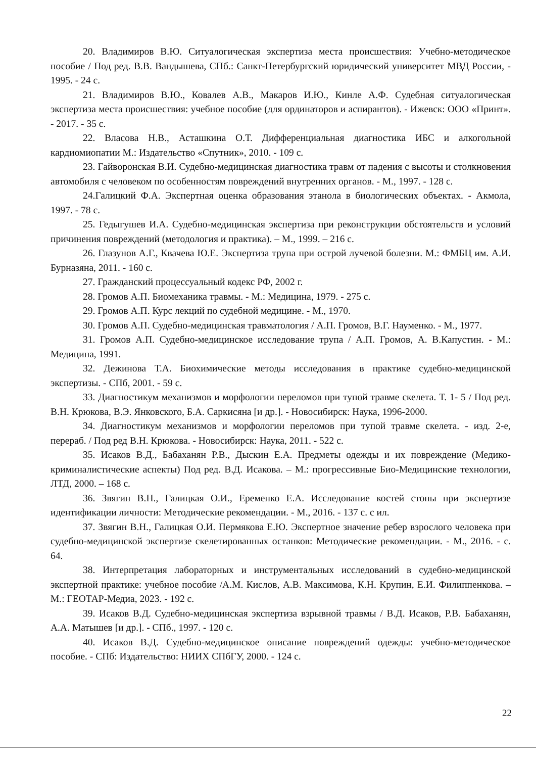20. Владимиров В.Ю. Ситуалогическая экспертиза места происшествия: Учебно-методическое пособие / Под ред. В.В. Вандышева, СПб.: Санкт-Петербургский юридический университет МВД России, - 1995. - 24 с.
21. Владимиров В.Ю., Ковалев А.В., Макаров И.Ю., Кинле А.Ф. Судебная ситуалогическая экспертиза места происшествия: учебное пособие (для ординаторов и аспирантов). - Ижевск: ООО «Принт». - 2017. - 35 с.
22. Власова Н.В., Асташкина О.Т. Дифференциальная диагностика ИБС и алкогольной кардиомиопатии М.: Издательство «Спутник», 2010. - 109 с.
23. Гайворонская В.И. Судебно-медицинская диагностика травм от падения с высоты и столкновения автомобиля с человеком по особенностям повреждений внутренних органов. - М., 1997. - 128 с.
24.Галицкий Ф.А. Экспертная оценка образования этанола в биологических объектах. - Акмола, 1997. - 78 с.
25. Гедыгушев И.А. Судебно-медицинская экспертиза при реконструкции обстоятельств и условий причинения повреждений (методология и практика). – М., 1999. – 216 с.
26. Глазунов А.Г., Квачева Ю.Е. Экспертиза трупа при острой лучевой болезни. М.: ФМБЦ им. А.И. Бурназяна, 2011. - 160 с.
27. Гражданский процессуальный кодекс РФ, 2002 г.
28. Громов А.П. Биомеханика травмы. - М.: Медицина, 1979. - 275 с.
29. Громов А.П. Курс лекций по судебной медицине. - М., 1970.
30. Громов А.П. Судебно-медицинская травматология / А.П. Громов, В.Г. Науменко. - М., 1977.
31. Громов А.П. Судебно-медицинское исследование трупа / А.П. Громов, А. В.Капустин. - М.: Медицина, 1991.
32. Дежинова Т.А. Биохимические методы исследования в практике судебно-медицинской экспертизы. - СПб, 2001. - 59 с.
33. Диагностикум механизмов и морфологии переломов при тупой травме скелета. Т. 1- 5 / Под ред. В.Н. Крюкова, В.Э. Янковского, Б.А. Саркисяна [и др.]. - Новосибирск: Наука, 1996-2000.
34. Диагностикум механизмов и морфологии переломов при тупой травме скелета. - изд. 2-е, перераб. / Под ред В.Н. Крюкова. - Новосибирск: Наука, 2011. - 522 с.
35. Исаков В.Д., Бабаханян Р.В., Дыскин Е.А. Предметы одежды и их повреждение (Медико-криминалистические аспекты) Под ред. В.Д. Исакова. – М.: прогрессивные Био-Медицинские технологии, ЛТД, 2000. – 168 с.
36. Звягин В.Н., Галицкая О.И., Еременко Е.А. Исследование костей стопы при экспертизе идентификации личности: Методические рекомендации. - М., 2016. - 137 с. с ил.
37. Звягин В.Н., Галицкая О.И. Пермякова Е.Ю. Экспертное значение ребер взрослого человека при судебно-медицинской экспертизе скелетированных останков: Методические рекомендации. - М., 2016. - с. 64.
38. Интерпретация лабораторных и инструментальных исследований в судебно-медицинской экспертной практике: учебное пособие /А.М. Кислов, А.В. Максимова, К.Н. Крупин, Е.И. Филиппенкова. – М.: ГЕОТАР-Медиа, 2023. - 192 с.
39. Исаков В.Д. Судебно-медицинская экспертиза взрывной травмы / В.Д. Исаков, Р.В. Бабаханян, А.А. Матышев [и др.]. - СПб., 1997. - 120 с.
40. Исаков В.Д. Судебно-медицинское описание повреждений одежды: учебно-методическое пособие. - СПб: Издательство: НИИХ СПбГУ, 2000. - 124 с.
22